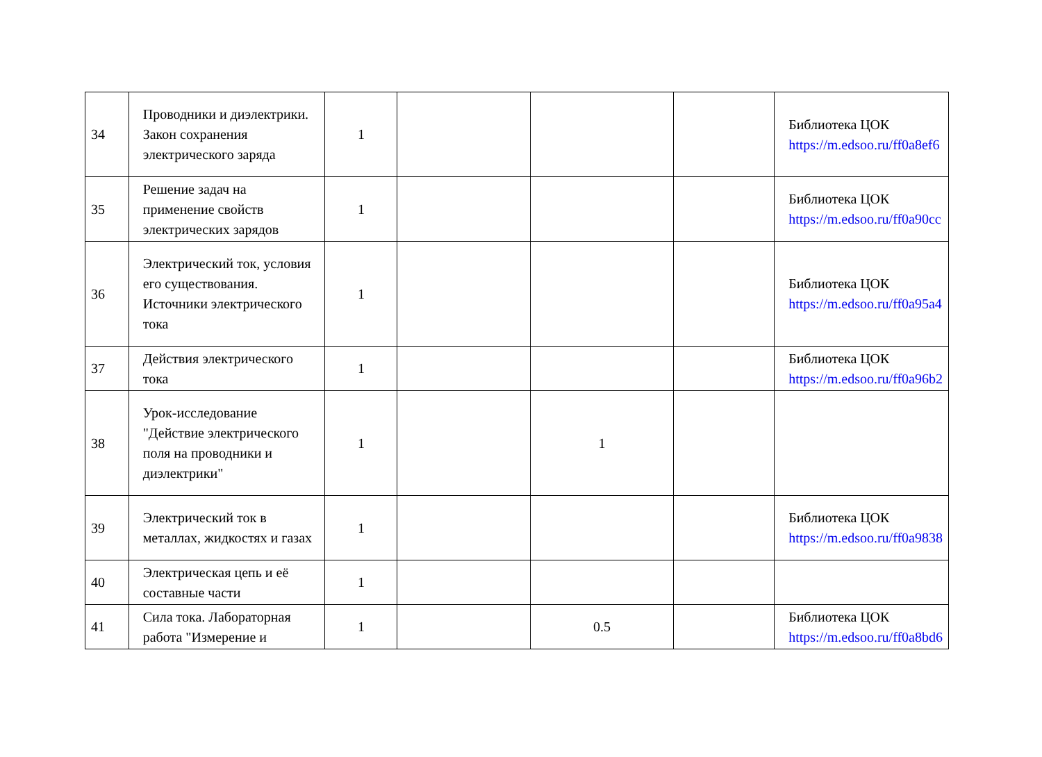| 34 | Проводники и диэлектрики. Закон сохранения электрического заряда | 1 | | | | Библиотека ЦОК https://m.edsoo.ru/ff0a8ef6 |
| 35 | Решение задач на применение свойств электрических зарядов | 1 | | | | Библиотека ЦОК https://m.edsoo.ru/ff0a90cc |
| 36 | Электрический ток, условия его существования. Источники электрического тока | 1 | | | | Библиотека ЦОК https://m.edsoo.ru/ff0a95a4 |
| 37 | Действия электрического тока | 1 | | | | Библиотека ЦОК https://m.edsoo.ru/ff0a96b2 |
| 38 | Урок-исследование "Действие электрического поля на проводники и диэлектрики" | 1 | | 1 | | |
| 39 | Электрический ток в металлах, жидкостях и газах | 1 | | | | Библиотека ЦОК https://m.edsoo.ru/ff0a9838 |
| 40 | Электрическая цепь и её составные части | 1 | | | | |
| 41 | Сила тока. Лабораторная работа "Измерение и | 1 | | 0.5 | | Библиотека ЦОК https://m.edsoo.ru/ff0a8bd6 |